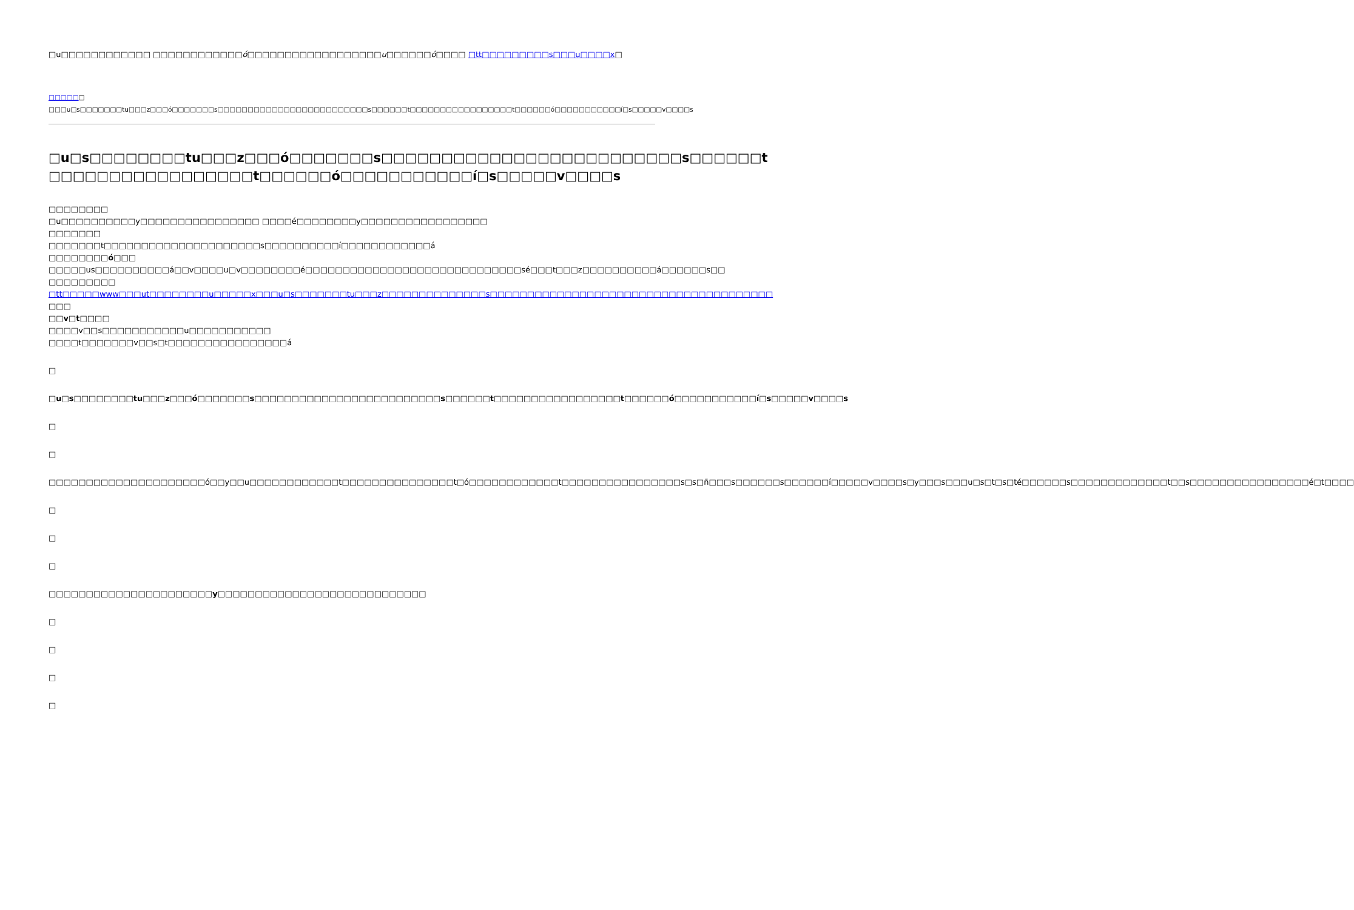□u□□□□□□□□□□□□ □□□□□□□□□□□□ó□□□□□□□□□□□□□□□□□□u□□□□□□ó□□□□ □tt□□□□□□□□□s□□□u□□□□x□
□□□□□□ □□□u□s□□□□□□□tu□□□z□□□ó□□□□□□□s□□□□□□□□□□□□□□□□□□□□□□□□□s□□□□□□t□□□□□□□□□□□□□□□□□t□□□□□□ó□□□□□□□□□□□í□s□□□□□v□□□□s
□u□s□□□□□□□□tu□□□z□□□ó□□□□□□□s□□□□□□□□□□□□□□□□□□□□□□□□□s□□□□□□t □□□□□□□□□□□□□□□□□t□□□□□□ó□□□□□□□□□□□í□s□□□□□v□□□□s
□□□□□□□□
□u□□□□□□□□□□y□□□□□□□□□□□□□□□□ □□□□é□□□□□□□□y□□□□□□□□□□□□□□□□□
□□□□□□□
□□□□□□□t□□□□□□□□□□□□□□□□□□□□□s□□□□□□□□□□í□□□□□□□□□□□□á
□□□□□□□□ó□□□
□□□□□us□□□□□□□□□□á□□v□□□□u□v□□□□□□□□é□□□□□□□□□□□□□□□□□□□□□□□□□□□□□sé□□□t□□□z□□□□□□□□□□á□□□□□□s□□
□□□□□□□□□
□tt□□□□□www□□□ut□□□□□□□□u□□□□□x□□□u□s□□□□□□□tu□□□z□□□□□□□□□□□□□□s□□□□□□□□□□□□□□□□□□□□□□□□□□□□□□□□□□□□□□ □□□
□□v□t□□□□
□□□□v□□s□□□□□□□□□□□u□□□□□□□□□□□
□□□□t□□□□□□□v□□s□t□□□□□□□□□□□□□□□□á
□
□u□s□□□□□□□□tu□□□z□□□ó□□□□□□□s□□□□□□□□□□□□□□□□□□□□□□□□□s□□□□□□t□□□□□□□□□□□□□□□□□t□□□□□□ó□□□□□□□□□□□í□s□□□□□v□□□□s
□
□
□□□□□□□□□□□□□□□□□□□□□ó□□y□□u□□□□□□□□□□□□t□□□□□□□□□□□□□□□t□ó□□□□□□□□□□□□t□□□□□□□□□□□□□□□□s□s□ñ□□□s□□□□□□s□□□□□□í□□□□□v□□□□s□y□□□s□□□u□s□t□s□té□□□□□□s□□□□□□□□□□□□□t□□s□□□□□□□□□□□□□□□□é□t□□□□
□
□
□
□□□□□□□□□□□□□□□□□□□□□□y□□□□□□□□□□□□□□□□□□□□□□□□□□□□
□
□
□
□